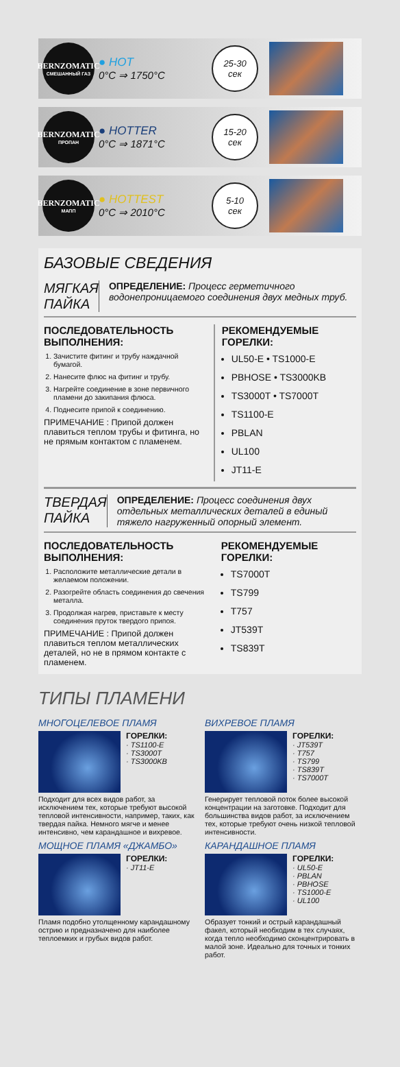BERNZOMATIC
СМЕШАННЫЙ ГАЗ
● HOT
0°C ⇒ 1750°C
25-30
сек
BERNZOMATIC
ПРОПАН
● HOTTER
0°C ⇒ 1871°C
15-20
сек
BERNZOMATIC
МАПП
● HOTTEST
0°C ⇒ 2010°C
5-10
сек
БАЗОВЫЕ СВЕДЕНИЯ
МЯГКАЯ ПАЙКА
ОПРЕДЕЛЕНИЕ: Процесс герметичного водонепроницаемого соединения двух медных труб.
ПОСЛЕДОВАТЕЛЬНОСТЬ ВЫПОЛНЕНИЯ:
1. Зачистите фитинг и трубу наждачной бумагой.
2. Нанесите флюс на фитинг и трубу.
3. Нагрейте соединение в зоне первичного пламени до закипания флюса.
4. Поднесите припой к соединению.
ПРИМЕЧАНИЕ : Припой должен плавиться теплом трубы и фитинга, но не прямым контактом с пламенем.
РЕКОМЕНДУЕМЫЕ ГОРЕЛКИ:
UL50-E • TS1000-E
PBHOSE • TS3000KB
TS3000T • TS7000T
TS1100-E
PBLAN
UL100
JT11-E
ТВЕРДАЯ ПАЙКА
ОПРЕДЕЛЕНИЕ: Процесс соединения двух отдельных металлических деталей в единый тяжело нагруженный опорный элемент.
ПОСЛЕДОВАТЕЛЬНОСТЬ ВЫПОЛНЕНИЯ:
1. Расположите металлические детали в желаемом положении.
2. Разогрейте область соединения до свечения металла.
3. Продолжая нагрев, приставьте к месту соединения пруток твердого припоя.
ПРИМЕЧАНИЕ : Припой должен плавиться теплом металлических деталей, но не в прямом контакте с пламенем.
РЕКОМЕНДУЕМЫЕ ГОРЕЛКИ:
TS7000T
TS799
T757
JT539T
TS839T
ТИПЫ ПЛАМЕНИ
МНОГОЦЕЛЕВОЕ ПЛАМЯ
ГОРЕЛКИ:
· TS1100-E
· TS3000T
· TS3000KB
Подходит для всех видов работ, за исключением тех, которые требуют высокой тепловой интенсивности, например, таких, как твердая пайка. Немного мягче и менее интенсивно, чем карандашное и вихревое.
ВИХРЕВОЕ ПЛАМЯ
ГОРЕЛКИ:
· JT539T
· T757
· TS799
· TS839T
· TS7000T
Генерирует тепловой поток более высокой концентрации на заготовке. Подходит для большинства видов работ, за исключением тех, которые требуют очень низкой тепловой интенсивности.
МОЩНОЕ ПЛАМЯ «ДЖАМБО»
ГОРЕЛКИ:
· JT11-E
Пламя подобно утолщенному карандашному острию и предназначено для наиболее теплоемких и грубых видов работ.
КАРАНДАШНОЕ ПЛАМЯ
ГОРЕЛКИ:
· UL50-E
· PBLAN
· PBHOSE
· TS1000-E
· UL100
Образует тонкий и острый карандашный факел, который необходим в тех случаях, когда тепло необходимо сконцентрировать в малой зоне. Идеально для точных и тонких работ.